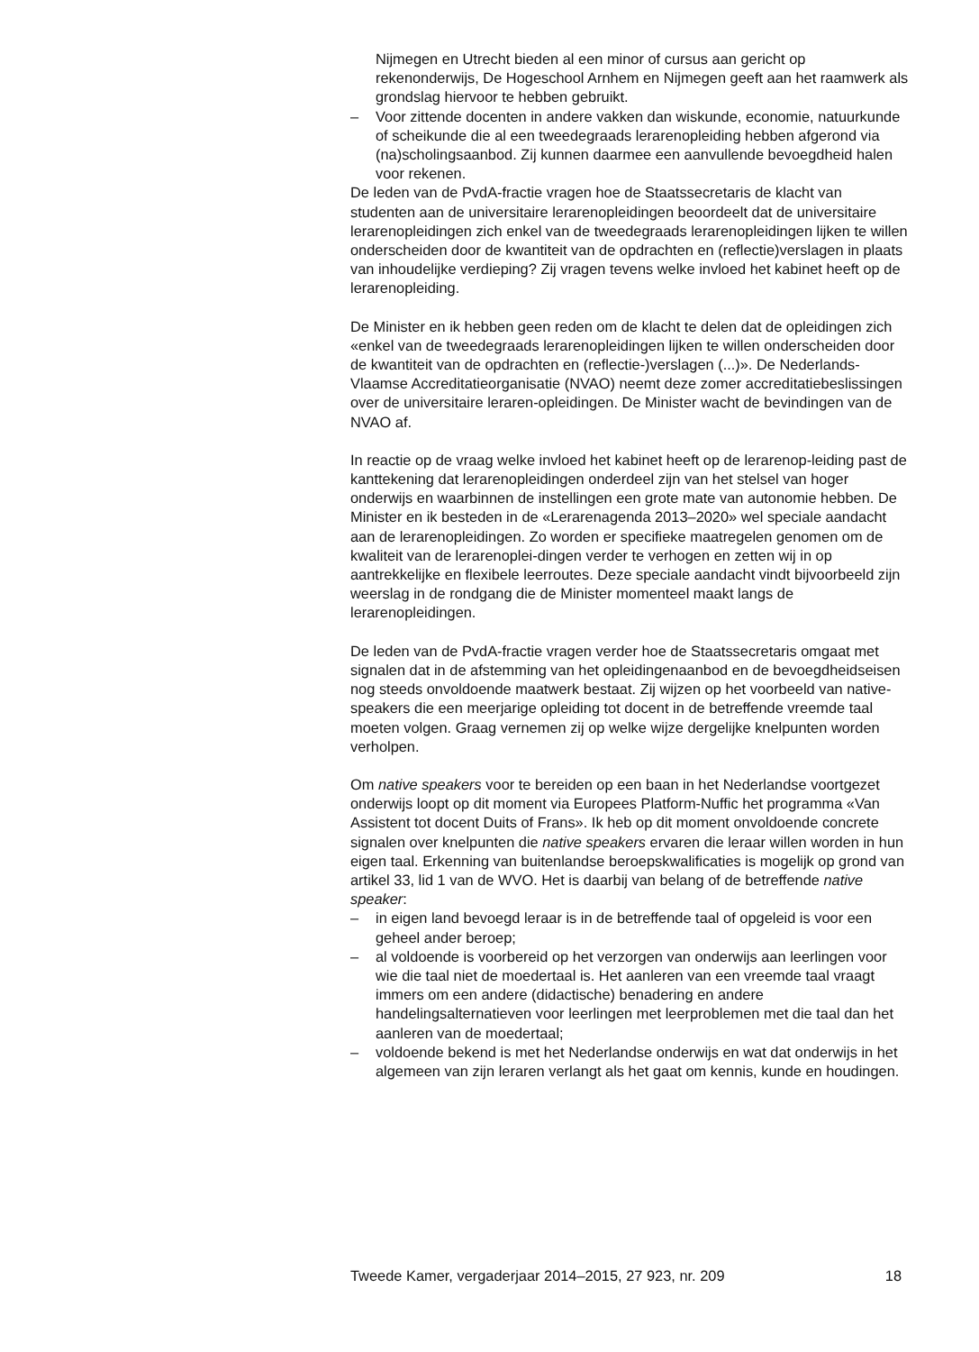Nijmegen en Utrecht bieden al een minor of cursus aan gericht op rekenonderwijs, De Hogeschool Arnhem en Nijmegen geeft aan het raamwerk als grondslag hiervoor te hebben gebruikt.
– Voor zittende docenten in andere vakken dan wiskunde, economie, natuurkunde of scheikunde die al een tweedegraads lerarenopleiding hebben afgerond via (na)scholingsaanbod. Zij kunnen daarmee een aanvullende bevoegdheid halen voor rekenen.
De leden van de PvdA-fractie vragen hoe de Staatssecretaris de klacht van studenten aan de universitaire lerarenopleidingen beoordeelt dat de universitaire lerarenopleidingen zich enkel van de tweedegraads lerarenopleidingen lijken te willen onderscheiden door de kwantiteit van de opdrachten en (reflectie)verslagen in plaats van inhoudelijke verdieping? Zij vragen tevens welke invloed het kabinet heeft op de lerarenopleiding.
De Minister en ik hebben geen reden om de klacht te delen dat de opleidingen zich «enkel van de tweedegraads lerarenopleidingen lijken te willen onderscheiden door de kwantiteit van de opdrachten en (reflectie-)verslagen (...)». De Nederlands-Vlaamse Accreditatieorganisatie (NVAO) neemt deze zomer accreditatiebeslissingen over de universitaire leraren-opleidingen. De Minister wacht de bevindingen van de NVAO af.
In reactie op de vraag welke invloed het kabinet heeft op de lerarenop-leiding past de kanttekening dat lerarenopleidingen onderdeel zijn van het stelsel van hoger onderwijs en waarbinnen de instellingen een grote mate van autonomie hebben. De Minister en ik besteden in de «Lerarenagenda 2013–2020» wel speciale aandacht aan de lerarenopleidingen. Zo worden er specifieke maatregelen genomen om de kwaliteit van de lerarenoplei-dingen verder te verhogen en zetten wij in op aantrekkelijke en flexibele leerroutes. Deze speciale aandacht vindt bijvoorbeeld zijn weerslag in de rondgang die de Minister momenteel maakt langs de lerarenopleidingen.
De leden van de PvdA-fractie vragen verder hoe de Staatssecretaris omgaat met signalen dat in de afstemming van het opleidingenaanbod en de bevoegdheidseisen nog steeds onvoldoende maatwerk bestaat. Zij wijzen op het voorbeeld van native-speakers die een meerjarige opleiding tot docent in de betreffende vreemde taal moeten volgen. Graag vernemen zij op welke wijze dergelijke knelpunten worden verholpen.
Om native speakers voor te bereiden op een baan in het Nederlandse voortgezet onderwijs loopt op dit moment via Europees Platform-Nuffic het programma «Van Assistent tot docent Duits of Frans». Ik heb op dit moment onvoldoende concrete signalen over knelpunten die native speakers ervaren die leraar willen worden in hun eigen taal. Erkenning van buitenlandse beroepskwalificaties is mogelijk op grond van artikel 33, lid 1 van de WVO. Het is daarbij van belang of de betreffende native speaker:
– in eigen land bevoegd leraar is in de betreffende taal of opgeleid is voor een geheel ander beroep;
– al voldoende is voorbereid op het verzorgen van onderwijs aan leerlingen voor wie die taal niet de moedertaal is. Het aanleren van een vreemde taal vraagt immers om een andere (didactische) benadering en andere handelingsalternatieven voor leerlingen met leerproblemen met die taal dan het aanleren van de moedertaal;
– voldoende bekend is met het Nederlandse onderwijs en wat dat onderwijs in het algemeen van zijn leraren verlangt als het gaat om kennis, kunde en houdingen.
Tweede Kamer, vergaderjaar 2014–2015, 27 923, nr. 209 18